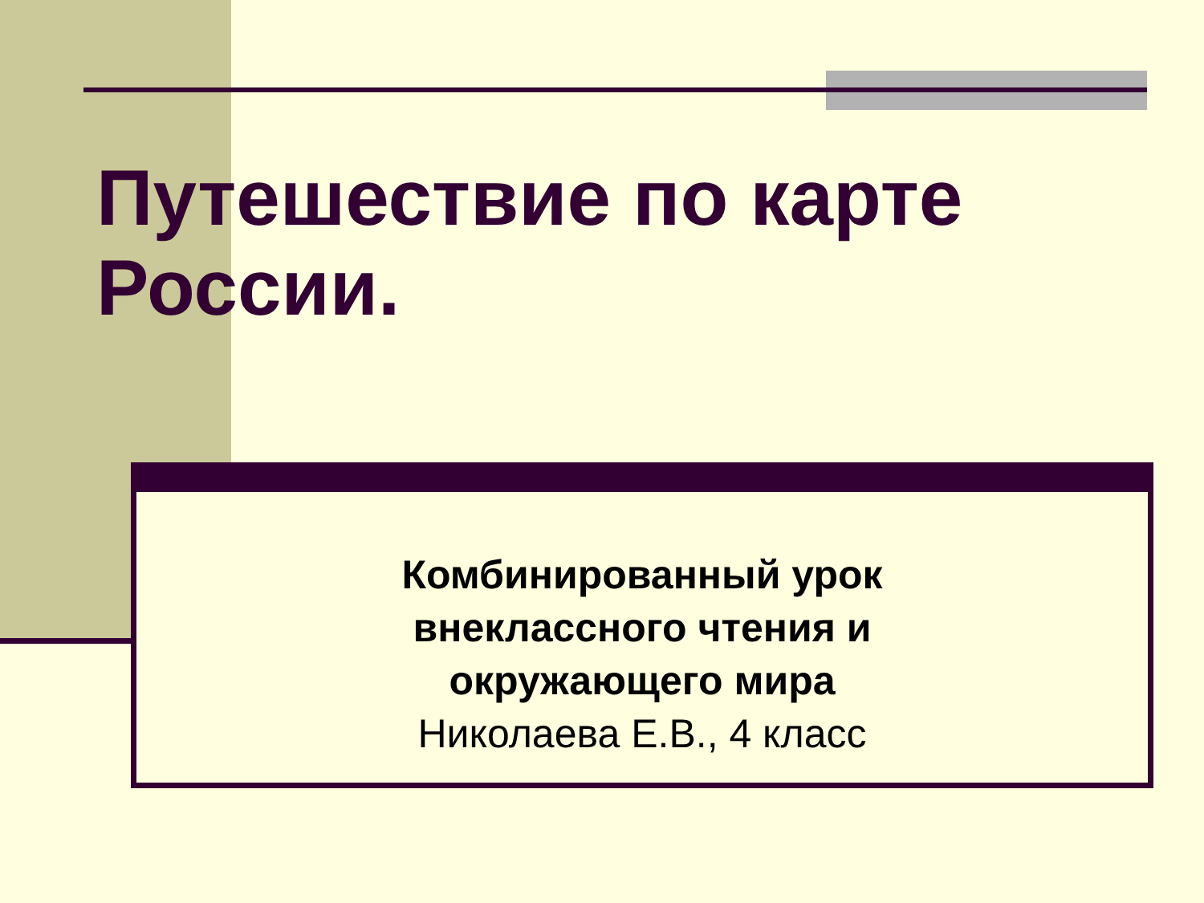Путешествие по карте
России.
Комбинированный урок
внеклассного чтения и
окружающего мира
Николаева Е.В., 4 класс